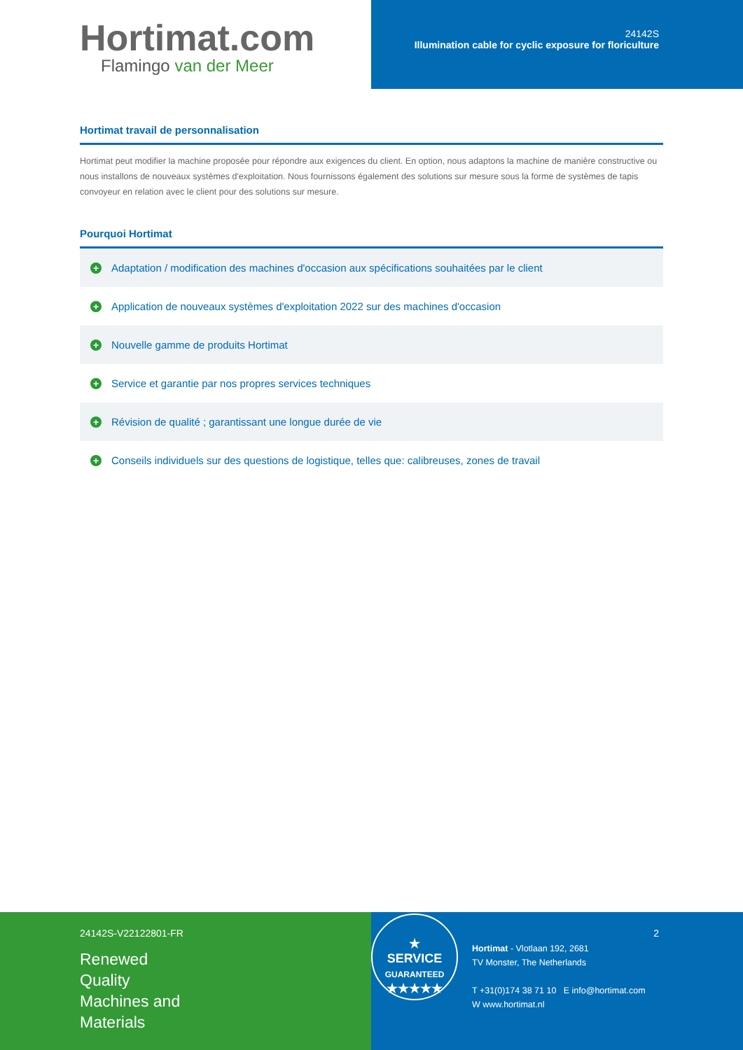Hortimat.com
Flamingo van der Meer
24142S
Illumination cable for cyclic exposure for floriculture
Hortimat travail de personnalisation
Hortimat peut modifier la machine proposée pour répondre aux exigences du client. En option, nous adaptons la machine de manière constructive ou nous installons de nouveaux systèmes d'exploitation. Nous fournissons également des solutions sur mesure sous la forme de systèmes de tapis convoyeur en relation avec le client pour des solutions sur mesure.
Pourquoi Hortimat
+ Adaptation / modification des machines d'occasion aux spécifications souhaitées par le client
+ Application de nouveaux systèmes d'exploitation 2022 sur des machines d'occasion
+ Nouvelle gamme de produits Hortimat
+ Service et garantie par nos propres services techniques
+ Révision de qualité ; garantissant une longue durée de vie
+ Conseils individuels sur des questions de logistique, telles que: calibreuses, zones de travail
24142S-V22122801-FR
Renewed
Quality
Machines and
Materials
★
SERVICE
GUARANTEED
★★★★★
Hortimat - Vlotlaan 192, 2681
TV Monster, The Netherlands
T +31(0)174 38 71 10 E info@hortimat.com
W www.hortimat.nl
2